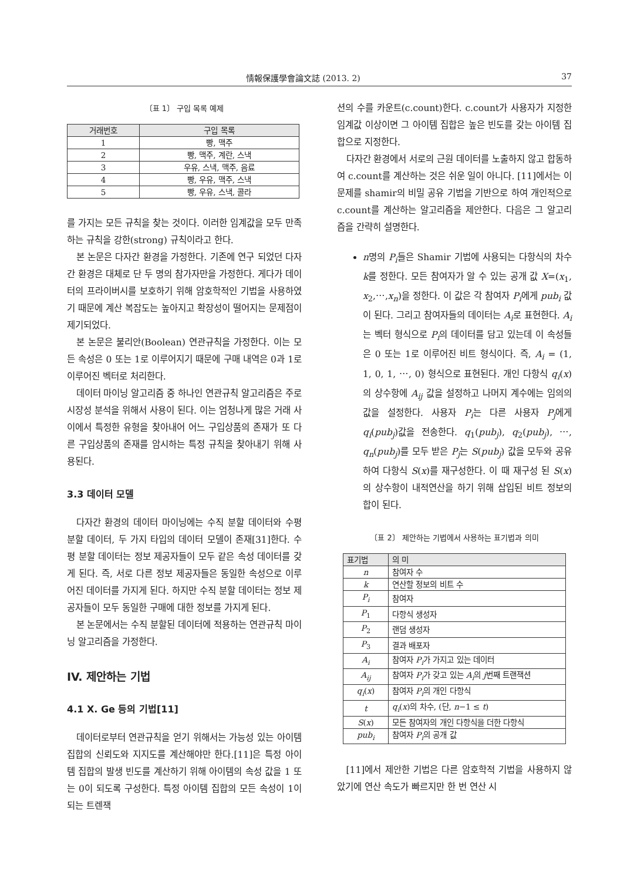情報保護學會論文誌 (2013. 2) 37
〔표 1〕 구입 목록 예제
| 거래번호 | 구입 목록 |
| --- | --- |
| 1 | 빵, 맥주 |
| 2 | 빵, 맥주, 계란, 스낵 |
| 3 | 우유, 스낵, 맥주, 음료 |
| 4 | 빵, 우유, 맥주, 스낵 |
| 5 | 빵, 우유, 스낵, 콜라 |
를 가지는 모든 규칙을 찾는 것이다. 이러한 임계값을 모두 만족하는 규칙을 강한(strong) 규칙이라고 한다.
본 논문은 다자간 환경을 가정한다. 기존에 연구 되었던 다자간 환경은 대체로 단 두 명의 참가자만을 가정한다. 게다가 데이터의 프라이버시를 보호하기 위해 암호학적인 기법을 사용하였기 때문에 계산 복잡도는 높아지고 확장성이 떨어지는 문제점이 제기되었다.
본 논문은 불리안(Boolean) 연관규칙을 가정한다. 이는 모든 속성은 0 또는 1로 이루어지기 때문에 구매 내역은 0과 1로 이루어진 벡터로 처리한다.
데이터 마이닝 알고리즘 중 하나인 연관규칙 알고리즘은 주로 시장성 분석을 위해서 사용이 된다. 이는 엄청나게 많은 거래 사이에서 특정한 유형을 찾아내어 어느 구입상품의 존재가 또 다른 구입상품의 존재를 암시하는 특정 규칙을 찾아내기 위해 사용된다.
3.3 데이터 모델
다자간 환경의 데이터 마이닝에는 수직 분할 데이터와 수평 분할 데이터, 두 가지 타입의 데이터 모델이 존재[31]한다. 수평 분할 데이터는 정보 제공자들이 모두 같은 속성 데이터를 갖게 된다. 즉, 서로 다른 정보 제공자들은 동일한 속성으로 이루어진 데이터를 가지게 된다. 하지만 수직 분할 데이터는 정보 제공자들이 모두 동일한 구매에 대한 정보를 가지게 된다.
본 논문에서는 수직 분할된 데이터에 적용하는 연관규칙 마이닝 알고리즘을 가정한다.
IV. 제안하는 기법
4.1 X. Ge 등의 기법[11]
데이터로부터 연관규칙을 얻기 위해서는 가능성 있는 아이템 집합의 신뢰도와 지지도를 계산해야만 한다.[11]은 특정 아이템 집합의 발생 빈도를 계산하기 위해 아이템의 속성 값을 1 또는 0이 되도록 구성한다. 특정 아이템 집합의 모든 속성이 1이 되는 트렌잭
션의 수를 카운트(c.count)한다. c.count가 사용자가 지정한 임계값 이상이면 그 아이템 집합은 높은 빈도를 갖는 아이템 집합으로 지정한다.
다자간 환경에서 서로의 근원 데이터를 노출하지 않고 합동하여 c.count를 계산하는 것은 쉬운 일이 아니다. [11]에서는 이 문제를 shamir의 비밀 공유 기법을 기반으로 하여 개인적으로 c.count를 계산하는 알고리즘을 제안한다. 다음은 그 알고리즘을 간략히 설명한다.
n명의 P<sub>i</sub>들은 Shamir 기법에 사용되는 다항식의 차수 k를 정한다. 모든 참여자가 알 수 있는 공개 값 X=(x<sub>1</sub>, x<sub>2</sub>,⋯,x<sub>n</sub>)을 정한다. 이 값은 각 참여자 P<sub>i</sub>에게 pub<sub>i</sub> 값이 된다. 그리고 참여자들의 데이터는 A<sub>i</sub>로 표현한다. A<sub>i</sub>는 벡터 형식으로 P<sub>i</sub>의 데이터를 담고 있는데 이 속성들은 0 또는 1로 이루어진 비트 형식이다. 즉, A<sub>i</sub> = (1, 1, 0, 1, ⋯, 0) 형식으로 표현된다. 개인 다항식 q<sub>i</sub>(x)의 상수항에 A<sub>ij</sub> 값을 설정하고 나머지 계수에는 임의의 값을 설정한다. 사용자 P<sub>i</sub>는 다른 사용자 P<sub>j</sub>에게 q<sub>i</sub>(pub<sub>j</sub>)값을 전송한다. q<sub>1</sub>(pub<sub>j</sub>), q<sub>2</sub>(pub<sub>j</sub>), ⋯, q<sub>n</sub>(pub<sub>j</sub>)를 모두 받은 P<sub>j</sub>는 S(pub<sub>j</sub>) 값을 모두와 공유하여 다항식 S(x)를 재구성한다. 이 때 재구성 된 S(x)의 상수항이 내적연산을 하기 위해 삽입된 비트 정보의 합이 된다.
〔표 2〕 제안하는 기법에서 사용하는 표기법과 의미
| 표기법 | 의 미 |
| --- | --- |
| n | 참여자 수 |
| k | 연산할 정보의 비트 수 |
| P<sub>i</sub> | 참여자 |
| P<sub>1</sub> | 다항식 생성자 |
| P<sub>2</sub> | 랜덤 생성자 |
| P<sub>3</sub> | 결과 배포자 |
| A<sub>i</sub> | 참여자 P<sub>i</sub> 가 가지고 있는 데이터 |
| A<sub>ij</sub> | 참여자 P<sub>i</sub> 가 갖고 있는 A<sub>i</sub> 의 j 번째 트랜잭션 |
| q<sub>i</sub> ( x ) | 참여자 P<sub>i</sub> 의 개인 다항식 |
| t | q<sub>i</sub> ( x )의 차수, (단, n −1 ≤ t ) |
| S ( x ) | 모든 참여자의 개인 다항식을 더한 다항식 |
| pub<sub>i</sub> | 참여자 P<sub>i</sub> 의 공개 값 |
[11]에서 제안한 기법은 다른 암호학적 기법을 사용하지 않았기에 연산 속도가 빠르지만 한 번 연산 시